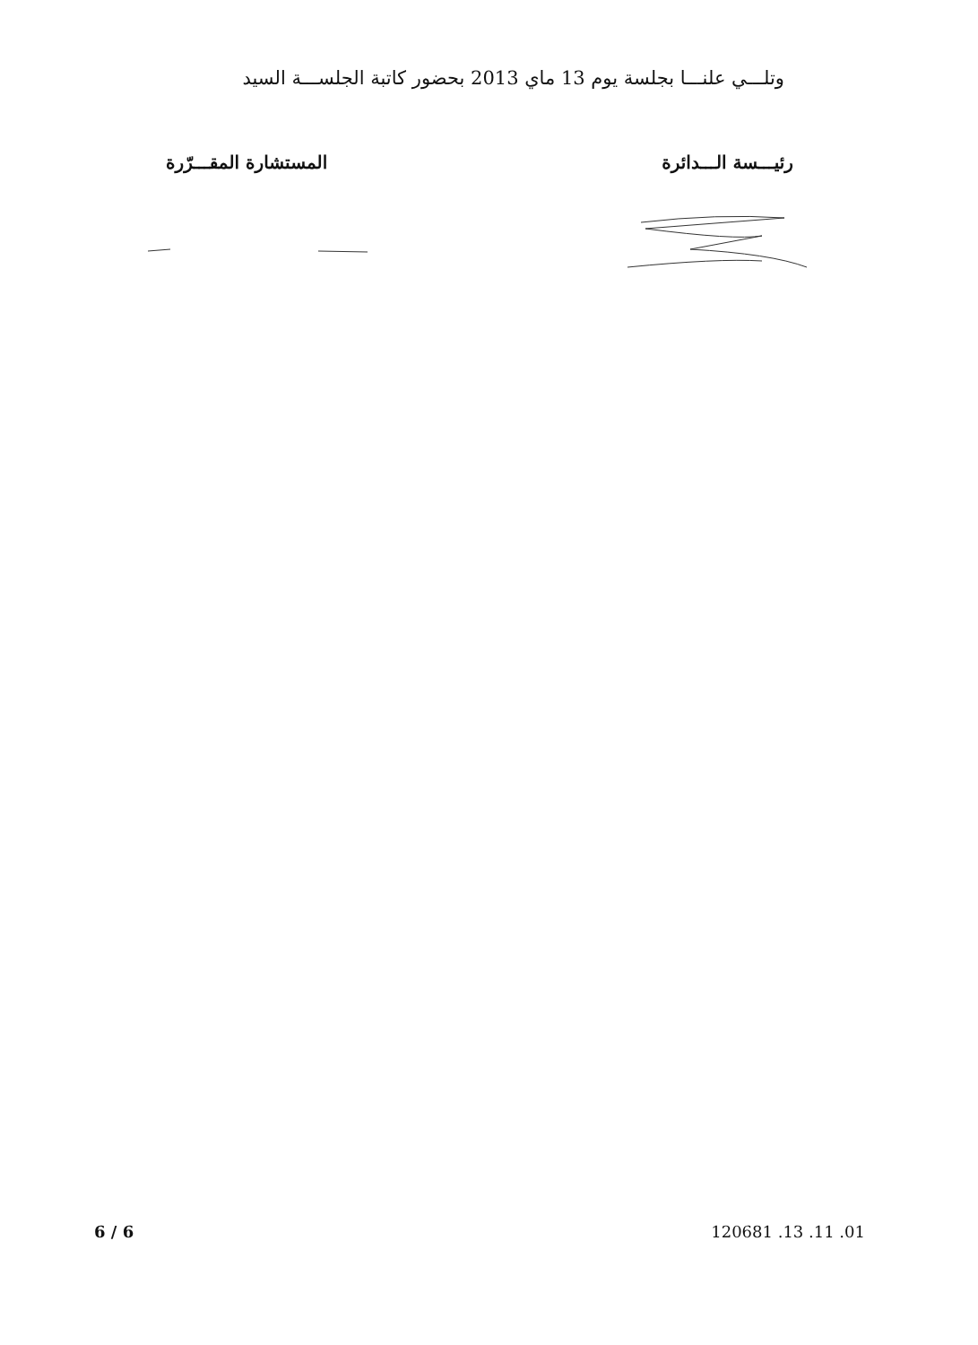وتلـــي علنـــا بجلسة يوم 13 ماي 2013 بحضور كاتبة الجلســـة السيد
رئيـــسة الـــدائرة المستشارة المقـــرّرة
6 / 6 120681 .13 .11 .01